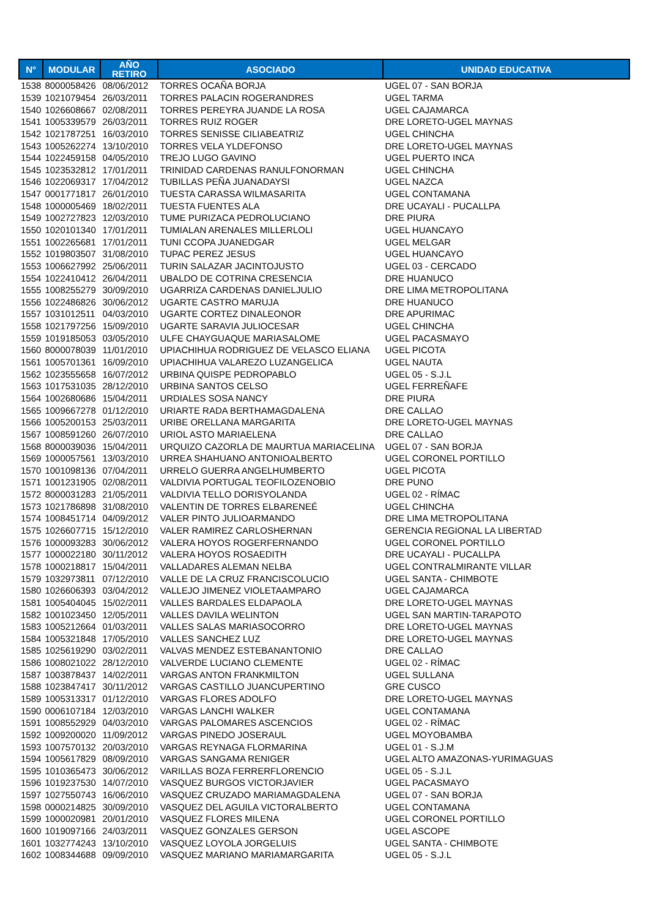| N° | MODULAR | AÑO RETIRO | ASOCIADO | UNIDAD EDUCATIVA |
| --- | --- | --- | --- | --- |
| 1538 | 8000058426 | 08/06/2012 | TORRES OCAÑA BORJA | UGEL 07 - SAN BORJA |
| 1539 | 1021079454 | 26/03/2011 | TORRES PALACIN ROGERANDRES | UGEL TARMA |
| 1540 | 1026608667 | 02/08/2011 | TORRES PEREYRA JUANDE LA ROSA | UGEL CAJAMARCA |
| 1541 | 1005339579 | 26/03/2011 | TORRES RUIZ ROGER | DRE LORETO-UGEL MAYNAS |
| 1542 | 1021787251 | 16/03/2010 | TORRES SENISSE CILIABEATRIZ | UGEL CHINCHA |
| 1543 | 1005262274 | 13/10/2010 | TORRES VELA YLDEFONSO | DRE LORETO-UGEL MAYNAS |
| 1544 | 1022459158 | 04/05/2010 | TREJO LUGO GAVINO | UGEL PUERTO INCA |
| 1545 | 1023532812 | 17/01/2011 | TRINIDAD CARDENAS RANULFONORMAN | UGEL CHINCHA |
| 1546 | 1022069317 | 17/04/2012 | TUBILLAS PEÑA JUANADAYSI | UGEL NAZCA |
| 1547 | 0001771817 | 26/01/2010 | TUESTA CARASSA WILMASARITA | UGEL CONTAMANA |
| 1548 | 1000005469 | 18/02/2011 | TUESTA FUENTES ALA | DRE UCAYALI - PUCALLPA |
| 1549 | 1002727823 | 12/03/2010 | TUME PURIZACA PEDROLUCIANO | DRE PIURA |
| 1550 | 1020101340 | 17/01/2011 | TUMIALAN ARENALES MILLERLOLI | UGEL HUANCAYO |
| 1551 | 1002265681 | 17/01/2011 | TUNI CCOPA JUANEDGAR | UGEL MELGAR |
| 1552 | 1019803507 | 31/08/2010 | TUPAC PEREZ JESUS | UGEL HUANCAYO |
| 1553 | 1006627992 | 25/06/2011 | TURIN SALAZAR JACINTOJUSTO | UGEL 03 - CERCADO |
| 1554 | 1022410412 | 26/04/2011 | UBALDO DE COTRINA CRESENCIA | DRE HUANUCO |
| 1555 | 1008255279 | 30/09/2010 | UGARRIZA CARDENAS DANIELJULIO | DRE LIMA METROPOLITANA |
| 1556 | 1022486826 | 30/06/2012 | UGARTE CASTRO MARUJA | DRE HUANUCO |
| 1557 | 1031012511 | 04/03/2010 | UGARTE CORTEZ DINALEONOR | DRE APURIMAC |
| 1558 | 1021797256 | 15/09/2010 | UGARTE SARAVIA JULIOCESAR | UGEL CHINCHA |
| 1559 | 1019185053 | 03/05/2010 | ULFE CHAYGUAQUE MARIASALOME | UGEL PACASMAYO |
| 1560 | 8000078039 | 11/01/2010 | UPIACHIHUA RODRIGUEZ DE VELASCO ELIANA | UGEL PICOTA |
| 1561 | 1005701361 | 16/09/2010 | UPIACHIHUA VALAREZO LUZANGELICA | UGEL NAUTA |
| 1562 | 1023555658 | 16/07/2012 | URBINA QUISPE PEDROPABLO | UGEL 05 - S.J.L |
| 1563 | 1017531035 | 28/12/2010 | URBINA SANTOS CELSO | UGEL FERREÑAFE |
| 1564 | 1002680686 | 15/04/2011 | URDIALES SOSA NANCY | DRE PIURA |
| 1565 | 1009667278 | 01/12/2010 | URIARTE RADA BERTHAMAGDALENA | DRE CALLAO |
| 1566 | 1005200153 | 25/03/2011 | URIBE ORELLANA MARGARITA | DRE LORETO-UGEL MAYNAS |
| 1567 | 1008591260 | 26/07/2010 | URIOL ASTO MARIAELENA | DRE CALLAO |
| 1568 | 8000039036 | 15/04/2011 | URQUIZO CAZORLA DE MAURTUA MARIACELINA | UGEL 07 - SAN BORJA |
| 1569 | 1000057561 | 13/03/2010 | URREA SHAHUANO ANTONIOALBERTO | UGEL CORONEL PORTILLO |
| 1570 | 1001098136 | 07/04/2011 | URRELO GUERRA ANGELHUMBERTO | UGEL PICOTA |
| 1571 | 1001231905 | 02/08/2011 | VALDIVIA PORTUGAL TEOFILOZENOBIO | DRE PUNO |
| 1572 | 8000031283 | 21/05/2011 | VALDIVIA TELLO DORISYOLANDA | UGEL 02 - RÍMAC |
| 1573 | 1021786898 | 31/08/2010 | VALENTIN DE TORRES ELBARENEÉ | UGEL CHINCHA |
| 1574 | 1008451714 | 04/09/2012 | VALER PINTO JULIOARMANDO | DRE LIMA METROPOLITANA |
| 1575 | 1026607715 | 15/12/2010 | VALER RAMIREZ CARLOSHERNAN | GERENCIA REGIONAL LA LIBERTAD |
| 1576 | 1000093283 | 30/06/2012 | VALERA HOYOS ROGERFERNANDO | UGEL CORONEL PORTILLO |
| 1577 | 1000022180 | 30/11/2012 | VALERA HOYOS ROSAEDITH | DRE UCAYALI - PUCALLPA |
| 1578 | 1000218817 | 15/04/2011 | VALLADARES ALEMAN NELBA | UGEL CONTRALMIRANTE VILLAR |
| 1579 | 1032973811 | 07/12/2010 | VALLE DE LA CRUZ FRANCISCOLUCIO | UGEL SANTA - CHIMBOTE |
| 1580 | 1026606393 | 03/04/2012 | VALLEJO JIMENEZ VIOLETAAMPARO | UGEL CAJAMARCA |
| 1581 | 1005404045 | 15/02/2011 | VALLES BARDALES ELDAPAOLA | DRE LORETO-UGEL MAYNAS |
| 1582 | 1001023450 | 12/05/2011 | VALLES DAVILA WELINTON | UGEL SAN MARTIN-TARAPOTO |
| 1583 | 1005212664 | 01/03/2011 | VALLES SALAS MARIASOCORRO | DRE LORETO-UGEL MAYNAS |
| 1584 | 1005321848 | 17/05/2010 | VALLES SANCHEZ LUZ | DRE LORETO-UGEL MAYNAS |
| 1585 | 1025619290 | 03/02/2011 | VALVAS MENDEZ ESTEBANANTONIO | DRE CALLAO |
| 1586 | 1008021022 | 28/12/2010 | VALVERDE LUCIANO CLEMENTE | UGEL 02 - RÍMAC |
| 1587 | 1003878437 | 14/02/2011 | VARGAS ANTON FRANKMILTON | UGEL SULLANA |
| 1588 | 1023847417 | 30/11/2012 | VARGAS CASTILLO JUANCUPERTINO | GRE CUSCO |
| 1589 | 1005313317 | 01/12/2010 | VARGAS FLORES ADOLFO | DRE LORETO-UGEL MAYNAS |
| 1590 | 0006107184 | 12/03/2010 | VARGAS LANCHI WALKER | UGEL CONTAMANA |
| 1591 | 1008552929 | 04/03/2010 | VARGAS PALOMARES ASCENCIOS | UGEL 02 - RÍMAC |
| 1592 | 1009200020 | 11/09/2012 | VARGAS PINEDO JOSERAUL | UGEL MOYOBAMBA |
| 1593 | 1007570132 | 20/03/2010 | VARGAS REYNAGA FLORMARINA | UGEL 01 - S.J.M |
| 1594 | 1005617829 | 08/09/2010 | VARGAS SANGAMA RENIGER | UGEL ALTO AMAZONAS-YURIMAGUAS |
| 1595 | 1010365473 | 30/06/2012 | VARILLAS BOZA FERRERFLORENCIO | UGEL 05 - S.J.L |
| 1596 | 1019237530 | 14/07/2010 | VASQUEZ BURGOS VICTORJAVIER | UGEL PACASMAYO |
| 1597 | 1027550743 | 16/06/2010 | VASQUEZ CRUZADO MARIAMAGDALENA | UGEL 07 - SAN BORJA |
| 1598 | 0000214825 | 30/09/2010 | VASQUEZ DEL AGUILA VICTORALBERTO | UGEL CONTAMANA |
| 1599 | 1000020981 | 20/01/2010 | VASQUEZ FLORES MILENA | UGEL CORONEL PORTILLO |
| 1600 | 1019097166 | 24/03/2011 | VASQUEZ GONZALES GERSON | UGEL ASCOPE |
| 1601 | 1032774243 | 13/10/2010 | VASQUEZ LOYOLA JORGELUIS | UGEL SANTA - CHIMBOTE |
| 1602 | 1008344688 | 09/09/2010 | VASQUEZ MARIANO MARIAMARGARITA | UGEL 05 - S.J.L |